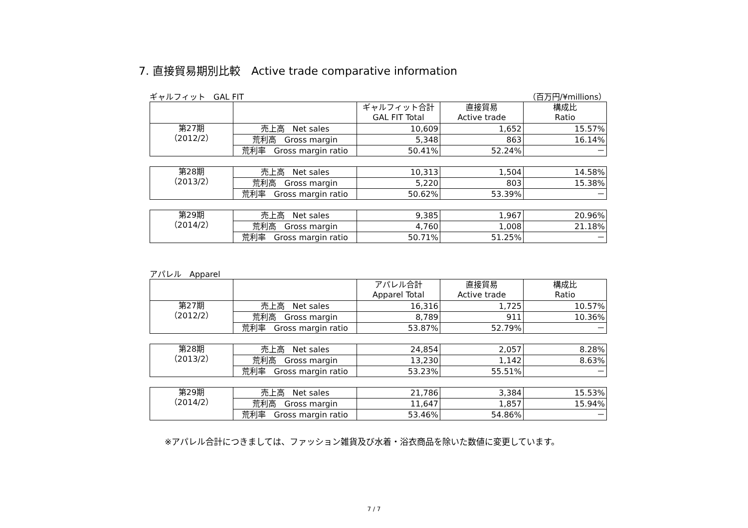7. 直接貿易期別比較　Active trade comparative information
ギャルフィット　GAL FIT （百万円/¥millions）
| | | ギャルフィット合計 GAL FIT Total | 直接貿易 Active trade | 構成比 Ratio |
| --- | --- | --- | --- | --- |
| 第27期 （2012/2） | 売上高 Net sales | 10,609 | 1,652 | 15.57% |
| | 荒利高 Gross margin | 5,348 | 863 | 16.14% |
| | 荒利率 Gross margin ratio | 50.41% | 52.24% | － |
| 第28期 （2013/2） | 売上高 Net sales | 10,313 | 1,504 | 14.58% |
| | 荒利高 Gross margin | 5,220 | 803 | 15.38% |
| | 荒利率 Gross margin ratio | 50.62% | 53.39% | － |
| 第29期 （2014/2） | 売上高 Net sales | 9,385 | 1,967 | 20.96% |
| | 荒利高 Gross margin | 4,760 | 1,008 | 21.18% |
| | 荒利率 Gross margin ratio | 50.71% | 51.25% | － |
アパレル　Apparel
| | | アパレル合計 Apparel Total | 直接貿易 Active trade | 構成比 Ratio |
| --- | --- | --- | --- | --- |
| 第27期 （2012/2） | 売上高 Net sales | 16,316 | 1,725 | 10.57% |
| | 荒利高 Gross margin | 8,789 | 911 | 10.36% |
| | 荒利率 Gross margin ratio | 53.87% | 52.79% | － |
| 第28期 （2013/2） | 売上高 Net sales | 24,854 | 2,057 | 8.28% |
| | 荒利高 Gross margin | 13,230 | 1,142 | 8.63% |
| | 荒利率 Gross margin ratio | 53.23% | 55.51% | － |
| 第29期 （2014/2） | 売上高 Net sales | 21,786 | 3,384 | 15.53% |
| | 荒利高 Gross margin | 11,647 | 1,857 | 15.94% |
| | 荒利率 Gross margin ratio | 53.46% | 54.86% | － |
※アパレル合計につきましては、ファッション雑貨及び水着・浴衣商品を除いた数値に変更しています。
7 / 7